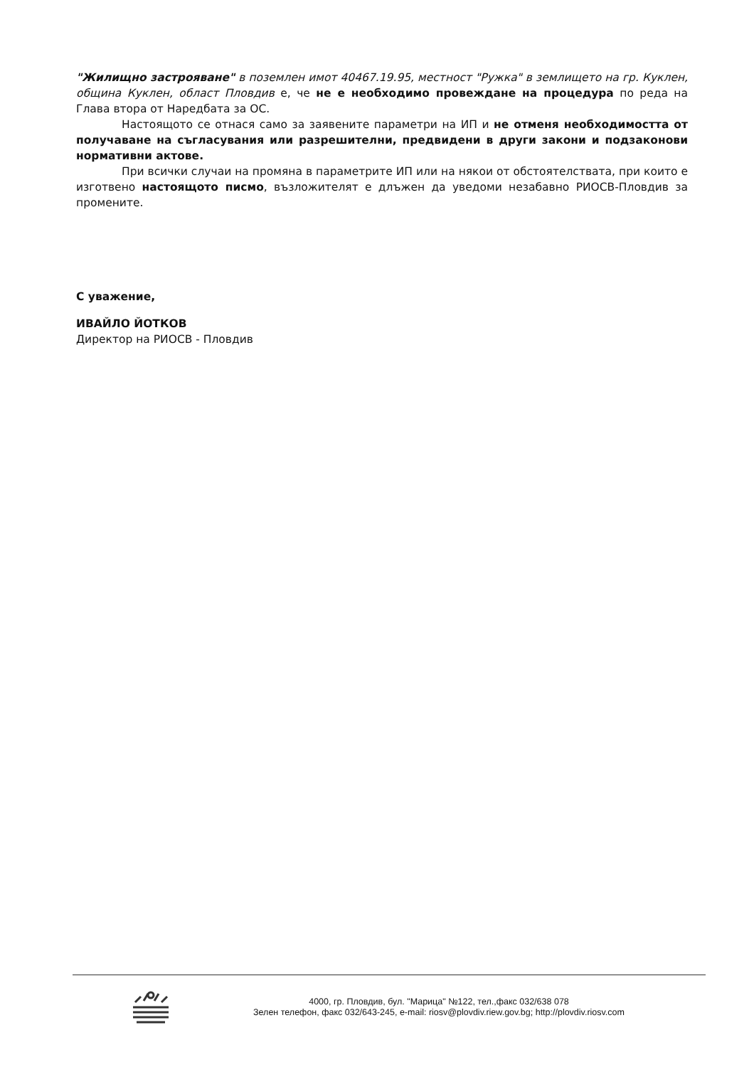"Жилищно застрояване" в поземлен имот 40467.19.95, местност "Ружка" в землището на гр. Куклен, община Куклен, област Пловдив е, че не е необходимо провеждане на процедура по реда на Глава втора от Наредбата за ОС.
Настоящото се отнася само за заявените параметри на ИП и не отменя необходимостта от получаване на съгласувания или разрешителни, предвидени в други закони и подзаконови нормативни актове.
При всички случаи на промяна в параметрите ИП или на някои от обстоятелствата, при които е изготвено настоящото писмо, възложителят е длъжен да уведоми незабавно РИОСВ-Пловдив за промените.
С уважение,
ИВАЙЛО ЙОТКОВ
Директор на РИОСВ - Пловдив
4000, гр. Пловдив, бул. "Марица" №122, тел.,факс 032/638 078
Зелен телефон, факс 032/643-245, e-mail: riosv@plovdiv.riew.gov.bg; http://plovdiv.riosv.com